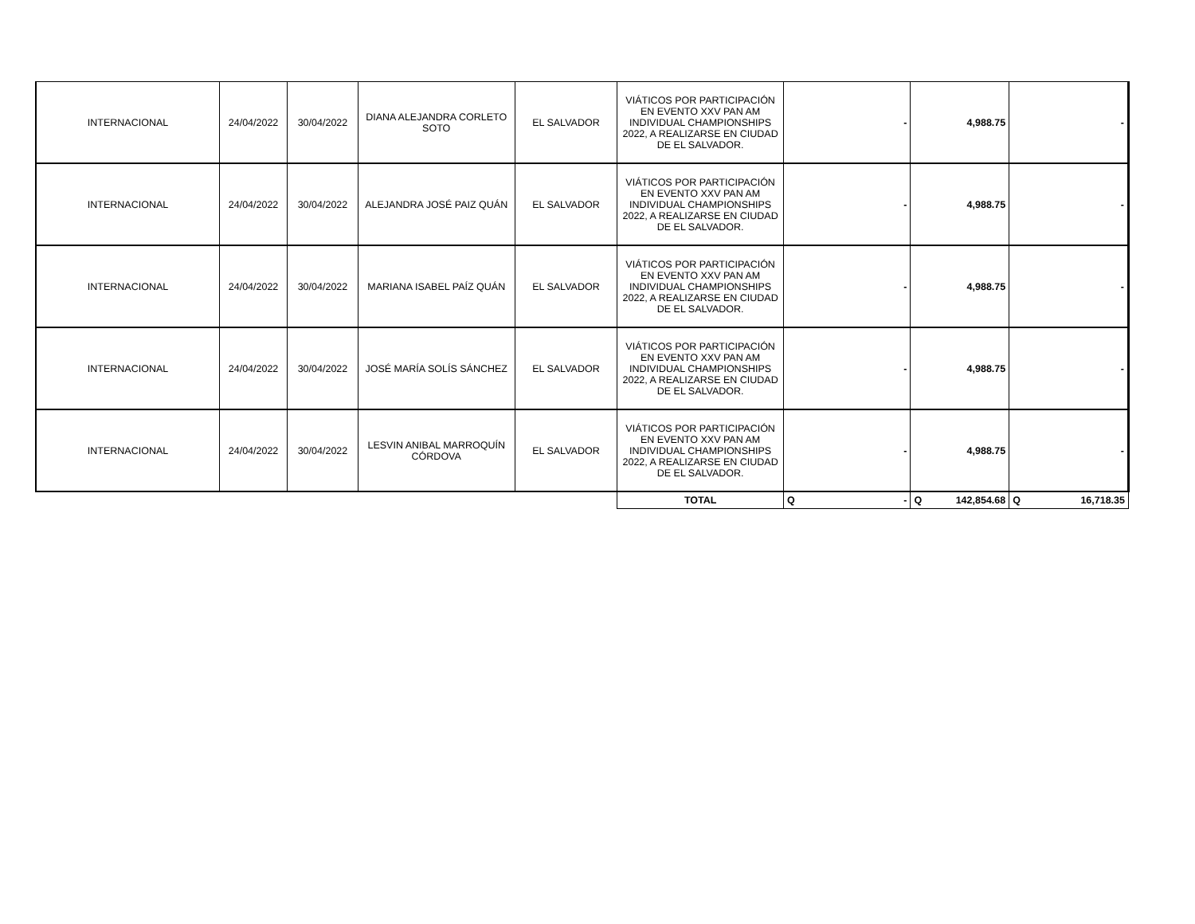| INTERNACIONAL | 24/04/2022 | 30/04/2022 | DIANA ALEJANDRA CORLETO SOTO | EL SALVADOR | VIÁTICOS POR PARTICIPACIÓN EN EVENTO XXV PAN AM INDIVIDUAL CHAMPIONSHIPS 2022, A REALIZARSE EN CIUDAD DE EL SALVADOR. | - | 4,988.75 | - |
| INTERNACIONAL | 24/04/2022 | 30/04/2022 | ALEJANDRA JOSÉ PAIZ QUÁN | EL SALVADOR | VIÁTICOS POR PARTICIPACIÓN EN EVENTO XXV PAN AM INDIVIDUAL CHAMPIONSHIPS 2022, A REALIZARSE EN CIUDAD DE EL SALVADOR. | - | 4,988.75 | - |
| INTERNACIONAL | 24/04/2022 | 30/04/2022 | MARIANA ISABEL PAÍZ QUÁN | EL SALVADOR | VIÁTICOS POR PARTICIPACIÓN EN EVENTO XXV PAN AM INDIVIDUAL CHAMPIONSHIPS 2022, A REALIZARSE EN CIUDAD DE EL SALVADOR. | - | 4,988.75 | - |
| INTERNACIONAL | 24/04/2022 | 30/04/2022 | JOSÉ MARÍA SOLÍS SÁNCHEZ | EL SALVADOR | VIÁTICOS POR PARTICIPACIÓN EN EVENTO XXV PAN AM INDIVIDUAL CHAMPIONSHIPS 2022, A REALIZARSE EN CIUDAD DE EL SALVADOR. | - | 4,988.75 | - |
| INTERNACIONAL | 24/04/2022 | 30/04/2022 | LESVIN ANIBAL MARROQUÍN CÓRDOVA | EL SALVADOR | VIÁTICOS POR PARTICIPACIÓN EN EVENTO XXV PAN AM INDIVIDUAL CHAMPIONSHIPS 2022, A REALIZARSE EN CIUDAD DE EL SALVADOR. | - | 4,988.75 | - |
| | | | | | TOTAL | Q - | Q 142,854.68 | Q 16,718.35 |